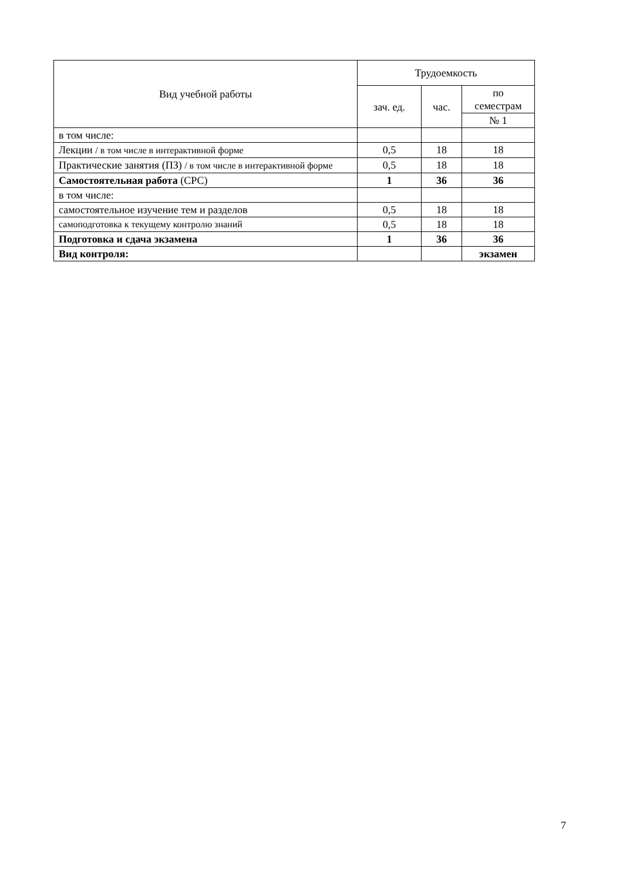| Вид учебной работы | Трудоемкость | | |
| --- | --- | --- | --- |
| | зач. ед. | час. | по семестрам |
| | | | № 1 |
| в том числе: | | | |
| Лекции / в том числе в интерактивной форме | 0,5 | 18 | 18 |
| Практические занятия (ПЗ) / в том числе в интерактивной форме | 0,5 | 18 | 18 |
| Самостоятельная работа (СРС) | 1 | 36 | 36 |
| в том числе: | | | |
| самостоятельное изучение тем и разделов | 0,5 | 18 | 18 |
| самоподготовка к текущему контролю знаний | 0,5 | 18 | 18 |
| Подготовка и сдача экзамена | 1 | 36 | 36 |
| Вид контроля: | | | экзамен |
7